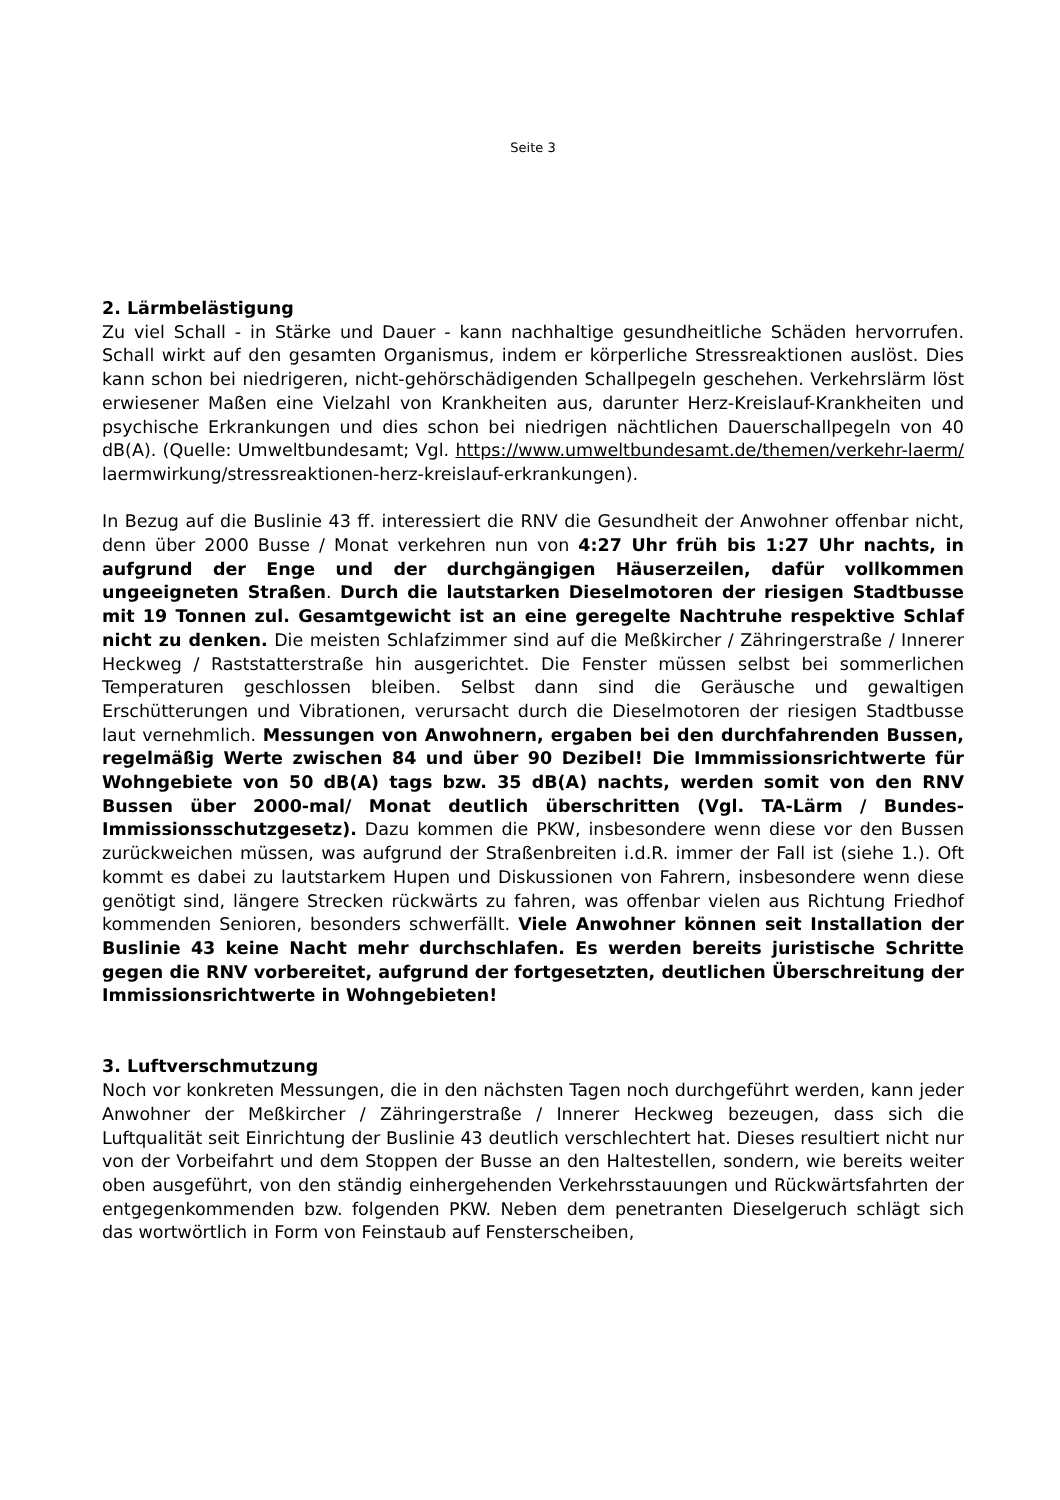Seite 3
2. Lärmbelästigung
Zu viel Schall - in Stärke und Dauer - kann nachhaltige gesundheitliche Schäden hervorrufen. Schall wirkt auf den gesamten Organismus, indem er körperliche Stressreaktionen auslöst. Dies kann schon bei niedrigeren, nicht-gehörschädigenden Schallpegeln geschehen. Verkehrslärm löst erwiesener Maßen eine Vielzahl von Krankheiten aus, darunter Herz-Kreislauf-Krankheiten und psychische Erkrankungen und dies schon bei niedrigen nächtlichen Dauerschallpegeln von 40 dB(A). (Quelle: Umweltbundesamt; Vgl. https://www.umweltbundesamt.de/themen/verkehr-laerm/ laermwirkung/stressreaktionen-herz-kreislauf-erkrankungen).
In Bezug auf die Buslinie 43 ff. interessiert die RNV die Gesundheit der Anwohner offenbar nicht, denn über 2000 Busse / Monat verkehren nun von 4:27 Uhr früh bis 1:27 Uhr nachts, in aufgrund der Enge und der durchgängigen Häuserzeilen, dafür vollkommen ungeeigneten Straßen. Durch die lautstarken Dieselmotoren der riesigen Stadtbusse mit 19 Tonnen zul. Gesamtgewicht ist an eine geregelte Nachtruhe respektive Schlaf nicht zu denken. Die meisten Schlafzimmer sind auf die Meßkircher / Zähringerstraße / Innerer Heckweg / Raststatterstraße hin ausgerichtet. Die Fenster müssen selbst bei sommerlichen Temperaturen geschlossen bleiben. Selbst dann sind die Geräusche und gewaltigen Erschütterungen und Vibrationen, verursacht durch die Dieselmotoren der riesigen Stadtbusse laut vernehmlich. Messungen von Anwohnern, ergaben bei den durchfahrenden Bussen, regelmäßig Werte zwischen 84 und über 90 Dezibel! Die Immmissionsrichtwerte für Wohngebiete von 50 dB(A) tags bzw. 35 dB(A) nachts, werden somit von den RNV Bussen über 2000-mal/ Monat deutlich überschritten (Vgl. TA-Lärm / Bundes- Immissionsschutzgesetz). Dazu kommen die PKW, insbesondere wenn diese vor den Bussen zurückweichen müssen, was aufgrund der Straßenbreiten i.d.R. immer der Fall ist (siehe 1.). Oft kommt es dabei zu lautstarkem Hupen und Diskussionen von Fahrern, insbesondere wenn diese genötigt sind, längere Strecken rückwärts zu fahren, was offenbar vielen aus Richtung Friedhof kommenden Senioren, besonders schwerfällt. Viele Anwohner können seit Installation der Buslinie 43 keine Nacht mehr durchschlafen. Es werden bereits juristische Schritte gegen die RNV vorbereitet, aufgrund der fortgesetzten, deutlichen Überschreitung der Immissionsrichtwerte in Wohngebieten!
3. Luftverschmutzung
Noch vor konkreten Messungen, die in den nächsten Tagen noch durchgeführt werden, kann jeder Anwohner der Meßkircher / Zähringerstraße / Innerer Heckweg bezeugen, dass sich die Luftqualität seit Einrichtung der Buslinie 43 deutlich verschlechtert hat. Dieses resultiert nicht nur von der Vorbeifahrt und dem Stoppen der Busse an den Haltestellen, sondern, wie bereits weiter oben ausgeführt, von den ständig einhergehenden Verkehrsstauungen und Rückwärtsfahrten der entgegenkommenden bzw. folgenden PKW. Neben dem penetranten Dieselgeruch schlägt sich das wortwörtlich in Form von Feinstaub auf Fensterscheiben,